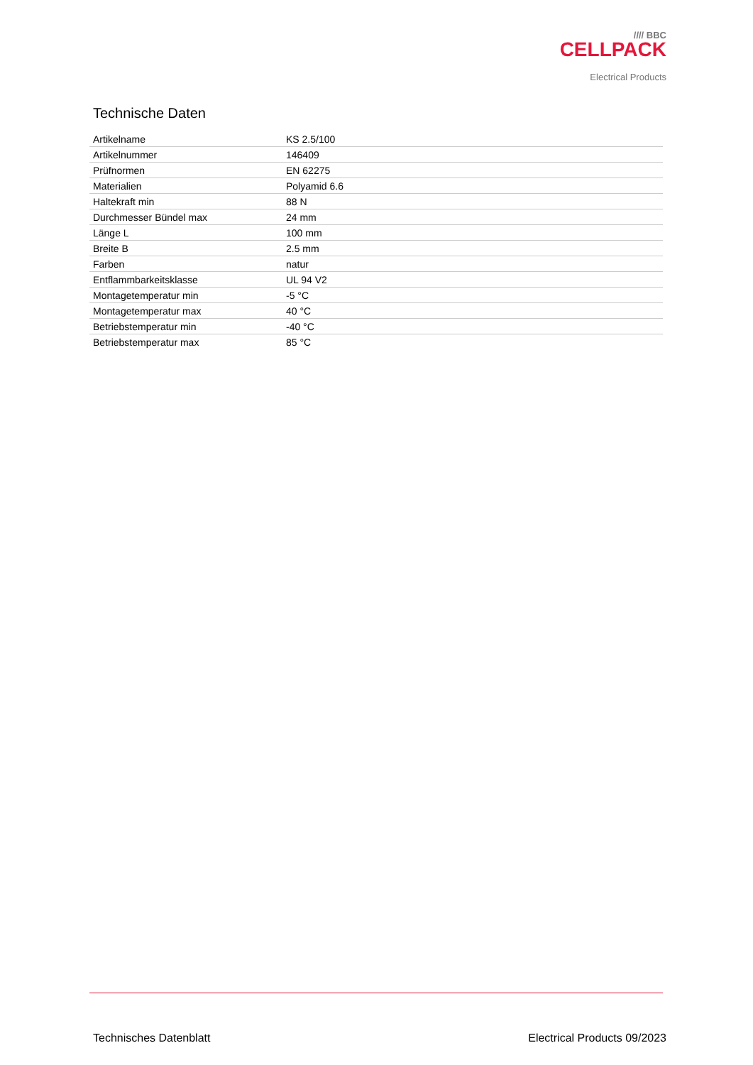//// BBC
CELLPACK
Electrical Products
Technische Daten
| Artikelname | KS 2.5/100 |
| Artikelnummer | 146409 |
| Prüfnormen | EN 62275 |
| Materialien | Polyamid 6.6 |
| Haltekraft min | 88 N |
| Durchmesser Bündel max | 24 mm |
| Länge L | 100 mm |
| Breite B | 2.5 mm |
| Farben | natur |
| Entflammbarkeitsklasse | UL 94 V2 |
| Montagetemperatur min | -5 °C |
| Montagetemperatur max | 40 °C |
| Betriebstemperatur min | -40 °C |
| Betriebstemperatur max | 85 °C |
Technisches Datenblatt Electrical Products 09/2023